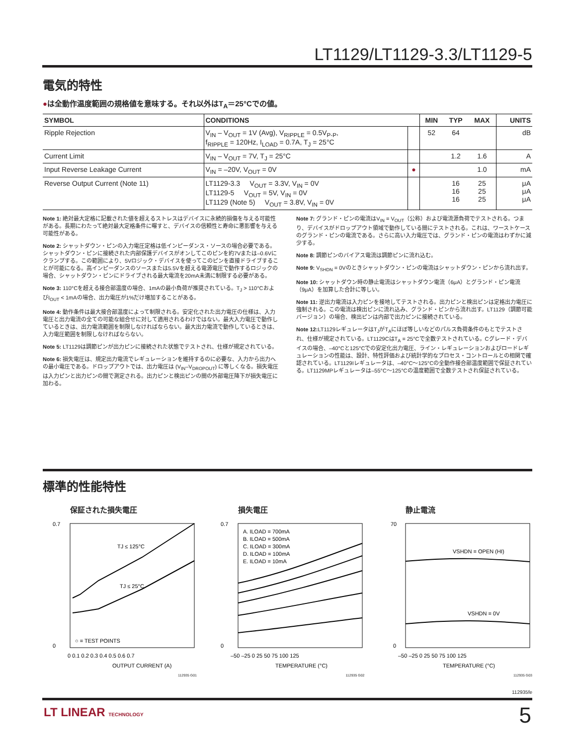LT1129/LT1129-3.3/LT1129-5
電気的特性
●は全動作温度範囲の規格値を意味する。それ以外はT<sub>A</sub>＝25°Cでの値。
| SYMBOL | CONDITIONS | | MIN | TYP | MAX | UNITS |
| --- | --- | --- | --- | --- | --- | --- |
| Ripple Rejection | V<sub>IN</sub> – V<sub>OUT</sub> = 1V (Avg), V<sub>RIPPLE</sub> = 0.5V<sub>P-P</sub>, f<sub>RIPPLE</sub> = 120Hz, I<sub>LOAD</sub> = 0.7A, T<sub>J</sub> = 25°C | | 52 | 64 | | dB |
| Current Limit | V<sub>IN</sub> – V<sub>OUT</sub> = 7V, T<sub>J</sub> = 25°C | | | 1.2 | 1.6 | A |
| Input Reverse Leakage Current | V<sub>IN</sub> = –20V, V<sub>OUT</sub> = 0V | ● | | | 1.0 | mA |
| Reverse Output Current (Note 11) | LT1129-3.3 V<sub>OUT</sub> = 3.3V, V<sub>IN</sub> = 0V LT1129-5 V<sub>OUT</sub> = 5V, V<sub>IN</sub> = 0V LT1129 (Note 5) V<sub>OUT</sub> = 3.8V, V<sub>IN</sub> = 0V | | | 16 16 16 | 25 25 25 | μA μA μA |
Note 1: 絶対最大定格に記載された値を超えるストレスはデバイスに永続的損傷を与える可能性がある。長期にわたって絶対最大定格条件に曝すと、デバイスの信頼性と寿命に悪影響を与える可能性がある。
Note 2: シャットダウン・ピンの入力電圧定格は低インピーダンス・ソースの場合必要である。シャットダウン・ピンに接続された内部保護デバイスがオンしてこのピンを約7Vまたは–0.6Vにクランプする。この範囲により、5Vロジック・デバイスを使ってこのピンを直接ドライブすることが可能になる。高インピーダンスのソースまたは5.5Vを超える電源電圧で動作するロジックの場合、シャットダウン・ピンにドライブされる最大電流を20mA未満に制限する必要がある。
Note 3: 110°Cを超える接合部温度の場合、1mAの最小負荷が推奨されている。T<sub>J</sub> > 110°CおよびI<sub>OUT</sub> < 1mAの場合、出力電圧が1%だけ増加することがある。
Note 4: 動作条件は最大接合部温度によって制限される。安定化された出力電圧の仕様は、入力電圧と出力電流の全ての可能な組合せに対して適用されるわけではない。最大入力電圧で動作しているときは、出力電流範囲を制限しなければならない。最大出力電流で動作しているときは、入力電圧範囲を制限しなければならない。
Note 5: LT1129は調節ピンが出力ピンに接続された状態でテストされ、仕様が規定されている。
Note 6: 損失電圧は、規定出力電流でレギュレーションを維持するのに必要な、入力から出力への最小電圧である。ドロップアウトでは、出力電圧は (V<sub>IN</sub>–V<sub>DROPOUT</sub>) に等しくなる。損失電圧は入力ピンと出力ピンの間で測定される。出力ピンと検出ピンの間の外部電圧降下が損失電圧に加わる。
Note 7: グランド・ピンの電流はV<sub>IN</sub> = V<sub>OUT</sub>（公称）および電流源負荷でテストされる。つまり、デバイスがドロップアウト領域で動作している間にテストされる。これは、ワーストケースのグランド・ピンの電流である。さらに高い入力電圧では、グランド・ピンの電流はわずかに減少する。
Note 8: 調節ピンのバイアス電流は調節ピンに流れ込む。
Note 9: V<sub>SHDN</sub> = 0Vのときシャットダウン・ピンの電流はシャットダウン・ピンから流れ出す。
Note 10: シャットダウン時の静止電流はシャットダウン電流（6μA）とグランド・ピン電流（9μA）を加算した合計に等しい。
Note 11: 逆出力電流は入力ピンを接地してテストされる。出力ピンと検出ピンは定格出力電圧に強制される。この電流は検出ピンに流れ込み、グランド・ピンから流れ出す。LT1129（調節可能バージョン）の場合、検出ピンは内部で出力ピンに接続されている。
Note 12: LT1129レギュレータはT<sub>J</sub>がT<sub>A</sub>にほぼ等しいなどのパルス負荷条件のもとでテストされ、仕様が規定されている。LT1129CはT<sub>A</sub> = 25°Cで全数テストされている。Cグレード・デバイスの場合、–40°Cと125°Cでの安定化出力電圧、ライン・レギュレーションおよびロードレギュレーションの性能は、設計、特性評価および統計学的なプロセス・コントロールとの相関で確認されている。LT1129Iレギュレータは、–40°C～125°Cの全動作接合部温度範囲で保証されている。LT1129MPレギュレータは–55°C～125°Cの温度範囲で全数テストされ保証されている。
標準的性能特性
保証された損失電圧
TJ ≤ 125°C
TJ ≤ 25°C
○ = TEST POINTS
0.7
0
0 0.1 0.2 0.3 0.4 0.5 0.6 0.7
OUTPUT CURRENT (A)
112935 G01
損失電圧
A. ILOAD = 700mA
B. ILOAD = 500mA
C. ILOAD = 300mA
D. ILOAD = 100mA
E. ILOAD = 10mA
0.7
0
–50 –25 0 25 50 75 100 125
TEMPERATURE (°C)
112935 G02
静止電流
VSHDN = OPEN (HI)
VSHDN = 0V
70
0
–50 –25 0 25 50 75 100 125
TEMPERATURE (°C)
112935 G03
112935fe
LT LINEAR TECHNOLOGY 5